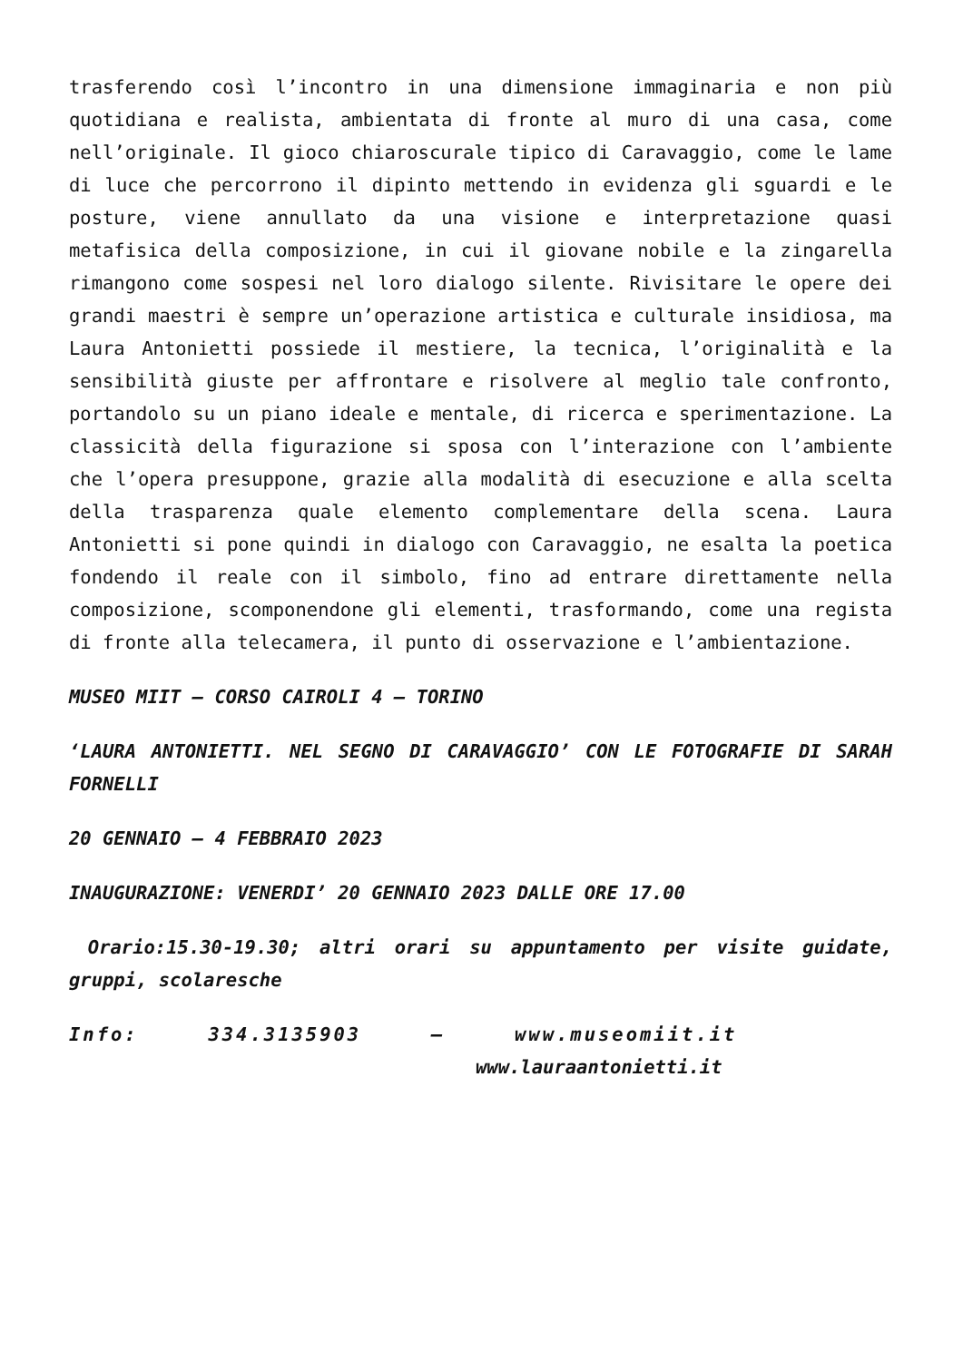trasferendo così l’incontro in una dimensione immaginaria e non più quotidiana e realista, ambientata di fronte al muro di una casa, come nell’originale. Il gioco chiaroscurale tipico di Caravaggio, come le lame di luce che percorrono il dipinto mettendo in evidenza gli sguardi e le posture, viene annullato da una visione e interpretazione quasi metafisica della composizione, in cui il giovane nobile e la zingarella rimangono come sospesi nel loro dialogo silente. Rivisitare le opere dei grandi maestri è sempre un’operazione artistica e culturale insidiosa, ma Laura Antonietti possiede il mestiere, la tecnica, l’originalità e la sensibilità giuste per affrontare e risolvere al meglio tale confronto, portandolo su un piano ideale e mentale, di ricerca e sperimentazione. La classicità della figurazione si sposa con l’interazione con l’ambiente che l’opera presuppone, grazie alla modalità di esecuzione e alla scelta della trasparenza quale elemento complementare della scena. Laura Antonietti si pone quindi in dialogo con Caravaggio, ne esalta la poetica fondendo il reale con il simbolo, fino ad entrare direttamente nella composizione, scomponendone gli elementi, trasformando, come una regista di fronte alla telecamera, il punto di osservazione e l’ambientazione.
MUSEO MIIT – CORSO CAIROLI 4 – TORINO
‘LAURA ANTONIETTI. NEL SEGNO DI CARAVAGGIO’ CON LE FOTOGRAFIE DI SARAH FORNELLI
20 GENNAIO – 4 FEBBRAIO 2023
INAUGURAZIONE: VENERDI’ 20 GENNAIO 2023 DALLE ORE 17.00
Orario:15.30-19.30; altri orari su appuntamento per visite guidate, gruppi, scolaresche
Info: 334.3135903 – www.museomiit.it
www.lauraantonietti.it